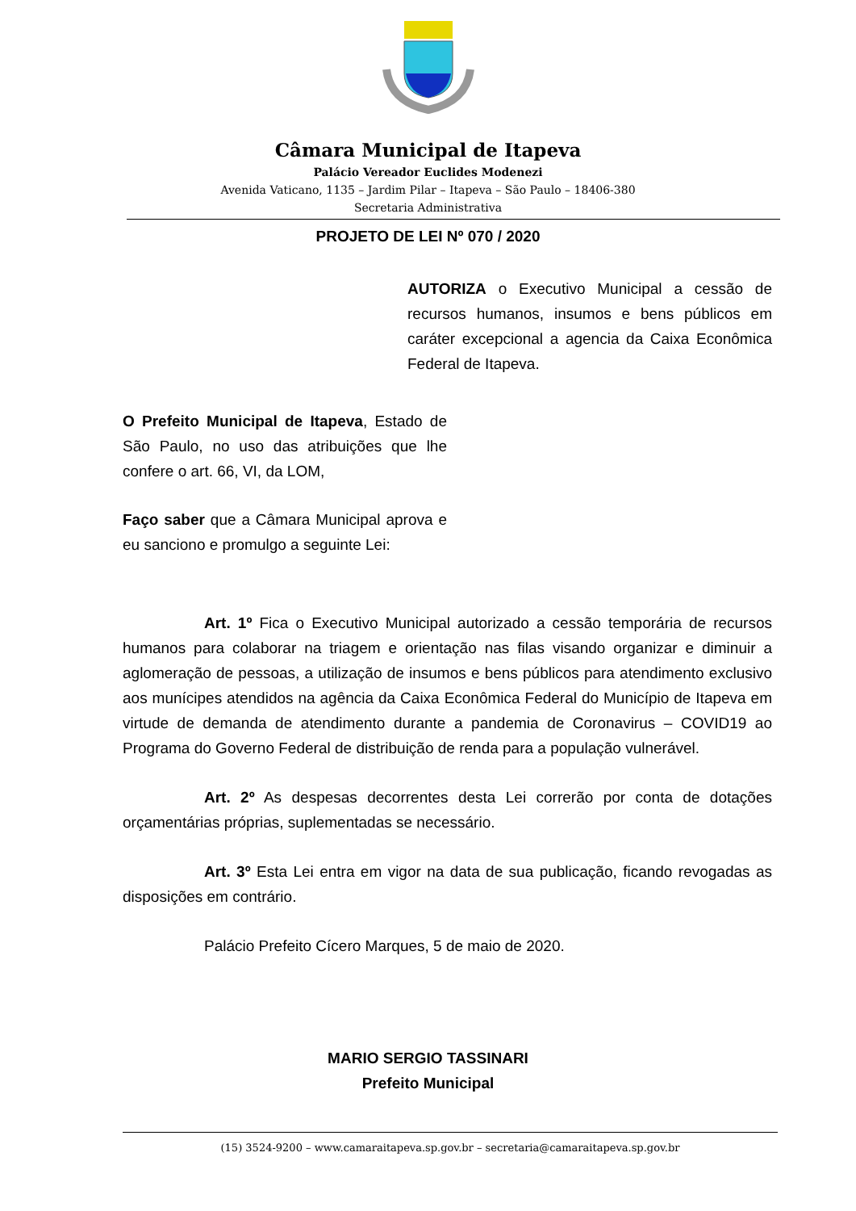Câmara Municipal de Itapeva
Palácio Vereador Euclides Modenezi
Avenida Vaticano, 1135 – Jardim Pilar – Itapeva – São Paulo – 18406-380
Secretaria Administrativa
PROJETO DE LEI Nº 070 / 2020
AUTORIZA o Executivo Municipal a cessão de recursos humanos, insumos e bens públicos em caráter excepcional a agencia da Caixa Econômica Federal de Itapeva.
O Prefeito Municipal de Itapeva, Estado de São Paulo, no uso das atribuições que lhe confere o art. 66, VI, da LOM,
Faço saber que a Câmara Municipal aprova e eu sanciono e promulgo a seguinte Lei:
Art. 1º Fica o Executivo Municipal autorizado a cessão temporária de recursos humanos para colaborar na triagem e orientação nas filas visando organizar e diminuir a aglomeração de pessoas, a utilização de insumos e bens públicos para atendimento exclusivo aos munícipes atendidos na agência da Caixa Econômica Federal do Município de Itapeva em virtude de demanda de atendimento durante a pandemia de Coronavirus – COVID19 ao Programa do Governo Federal de distribuição de renda para a população vulnerável.
Art. 2º As despesas decorrentes desta Lei correrão por conta de dotações orçamentárias próprias, suplementadas se necessário.
Art. 3º Esta Lei entra em vigor na data de sua publicação, ficando revogadas as disposições em contrário.
Palácio Prefeito Cícero Marques, 5 de maio de 2020.
MARIO SERGIO TASSINARI
Prefeito Municipal
(15) 3524-9200 – www.camaraitapeva.sp.gov.br – secretaria@camaraitapeva.sp.gov.br